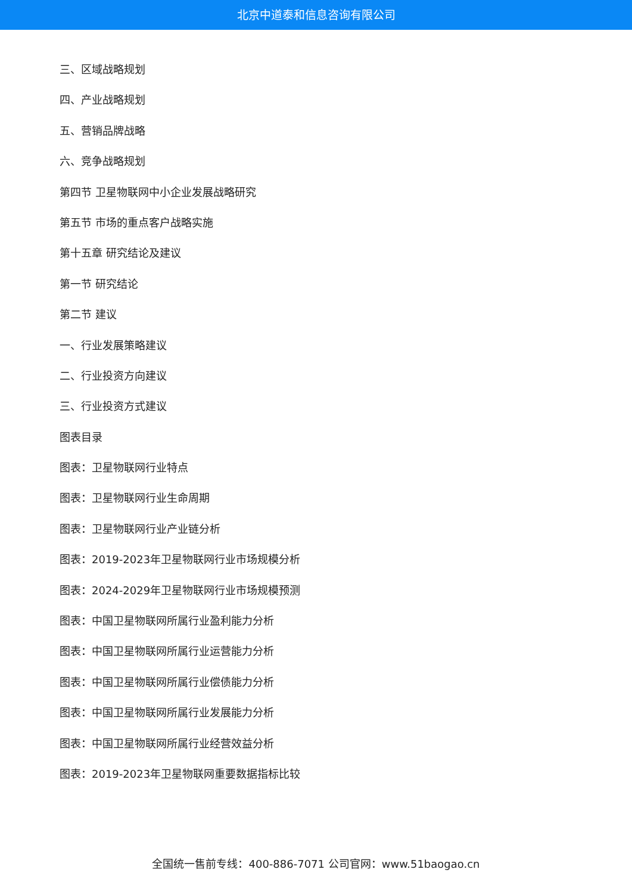北京中道泰和信息咨询有限公司
三、区域战略规划
四、产业战略规划
五、营销品牌战略
六、竞争战略规划
第四节 卫星物联网中小企业发展战略研究
第五节 市场的重点客户战略实施
第十五章 研究结论及建议
第一节 研究结论
第二节 建议
一、行业发展策略建议
二、行业投资方向建议
三、行业投资方式建议
图表目录
图表：卫星物联网行业特点
图表：卫星物联网行业生命周期
图表：卫星物联网行业产业链分析
图表：2019-2023年卫星物联网行业市场规模分析
图表：2024-2029年卫星物联网行业市场规模预测
图表：中国卫星物联网所属行业盈利能力分析
图表：中国卫星物联网所属行业运营能力分析
图表：中国卫星物联网所属行业偿债能力分析
图表：中国卫星物联网所属行业发展能力分析
图表：中国卫星物联网所属行业经营效益分析
图表：2019-2023年卫星物联网重要数据指标比较
全国统一售前专线：400-886-7071 公司官网：www.51baogao.cn